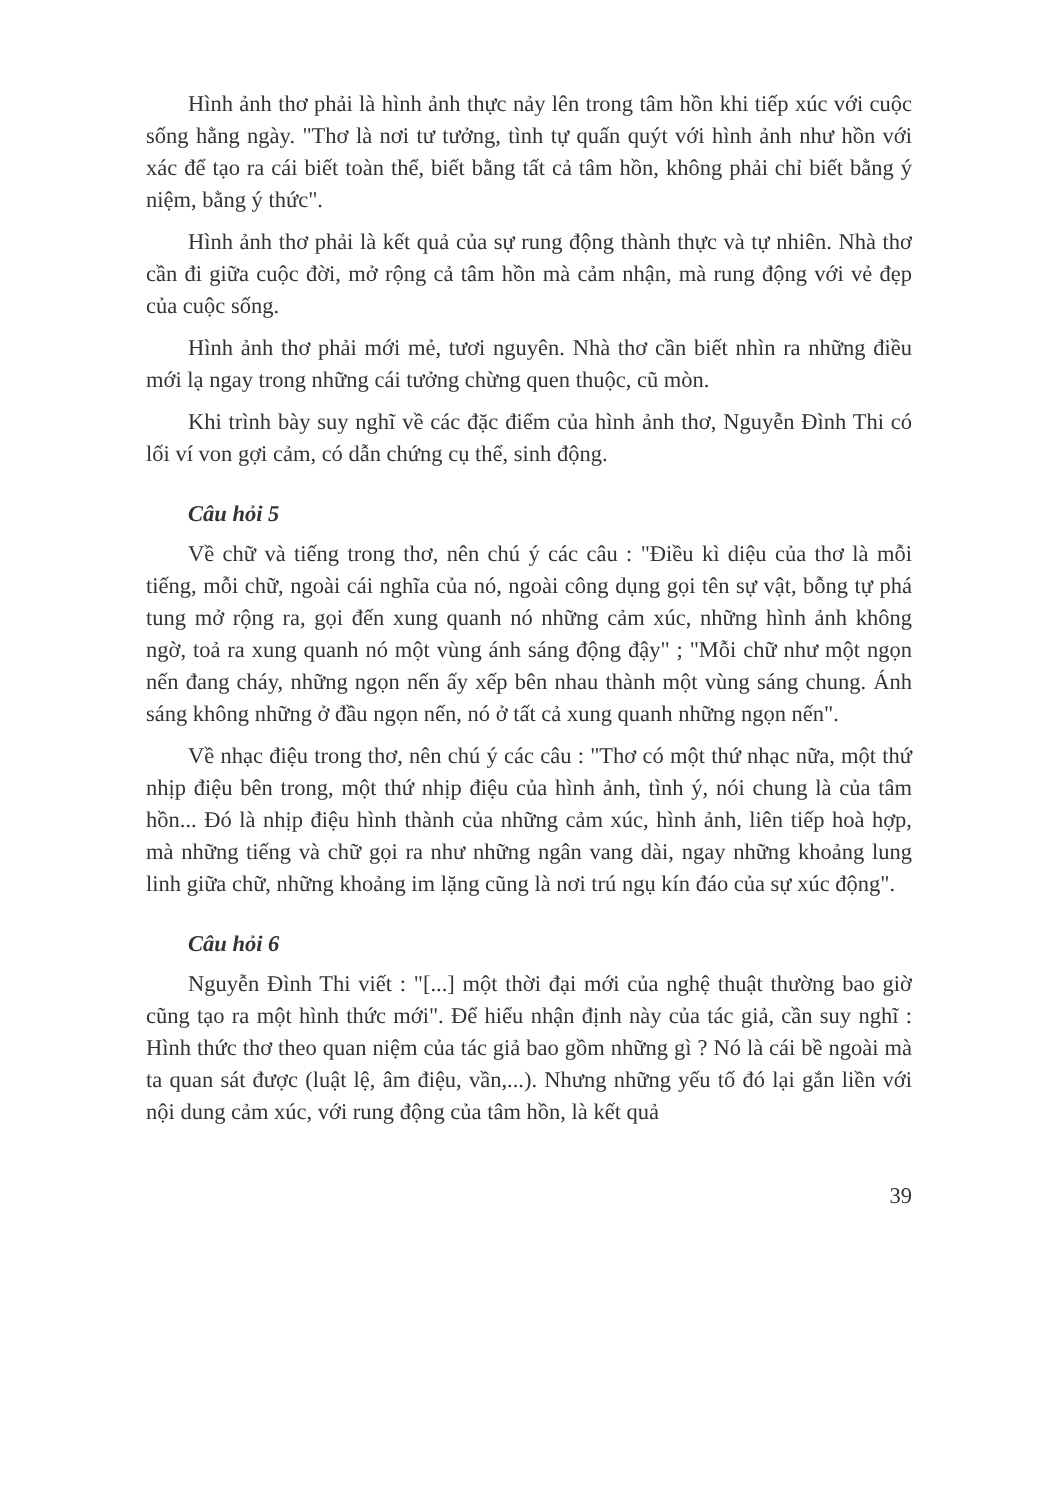Hình ảnh thơ phải là hình ảnh thực nảy lên trong tâm hồn khi tiếp xúc với cuộc sống hằng ngày. "Thơ là nơi tư tưởng, tình tự quấn quýt với hình ảnh như hồn với xác để tạo ra cái biết toàn thể, biết bằng tất cả tâm hồn, không phải chỉ biết bằng ý niệm, bằng ý thức".
Hình ảnh thơ phải là kết quả của sự rung động thành thực và tự nhiên. Nhà thơ cần đi giữa cuộc đời, mở rộng cả tâm hồn mà cảm nhận, mà rung động với vẻ đẹp của cuộc sống.
Hình ảnh thơ phải mới mẻ, tươi nguyên. Nhà thơ cần biết nhìn ra những điều mới lạ ngay trong những cái tưởng chừng quen thuộc, cũ mòn.
Khi trình bày suy nghĩ về các đặc điểm của hình ảnh thơ, Nguyễn Đình Thi có lối ví von gợi cảm, có dẫn chứng cụ thể, sinh động.
Câu hỏi 5
Về chữ và tiếng trong thơ, nên chú ý các câu : "Điều kì diệu của thơ là mỗi tiếng, mỗi chữ, ngoài cái nghĩa của nó, ngoài công dụng gọi tên sự vật, bỗng tự phá tung mở rộng ra, gọi đến xung quanh nó những cảm xúc, những hình ảnh không ngờ, toả ra xung quanh nó một vùng ánh sáng động đậy" ; "Mỗi chữ như một ngọn nến đang cháy, những ngọn nến ấy xếp bên nhau thành một vùng sáng chung. Ánh sáng không những ở đầu ngọn nến, nó ở tất cả xung quanh những ngọn nến".
Về nhạc điệu trong thơ, nên chú ý các câu : "Thơ có một thứ nhạc nữa, một thứ nhịp điệu bên trong, một thứ nhịp điệu của hình ảnh, tình ý, nói chung là của tâm hồn... Đó là nhịp điệu hình thành của những cảm xúc, hình ảnh, liên tiếp hoà hợp, mà những tiếng và chữ gọi ra như những ngân vang dài, ngay những khoảng lung linh giữa chữ, những khoảng im lặng cũng là nơi trú ngụ kín đáo của sự xúc động".
Câu hỏi 6
Nguyễn Đình Thi viết : "[...] một thời đại mới của nghệ thuật thường bao giờ cũng tạo ra một hình thức mới". Để hiểu nhận định này của tác giả, cần suy nghĩ : Hình thức thơ theo quan niệm của tác giả bao gồm những gì ? Nó là cái bề ngoài mà ta quan sát được (luật lệ, âm điệu, vần,...). Nhưng những yếu tố đó lại gắn liền với nội dung cảm xúc, với rung động của tâm hồn, là kết quả
39